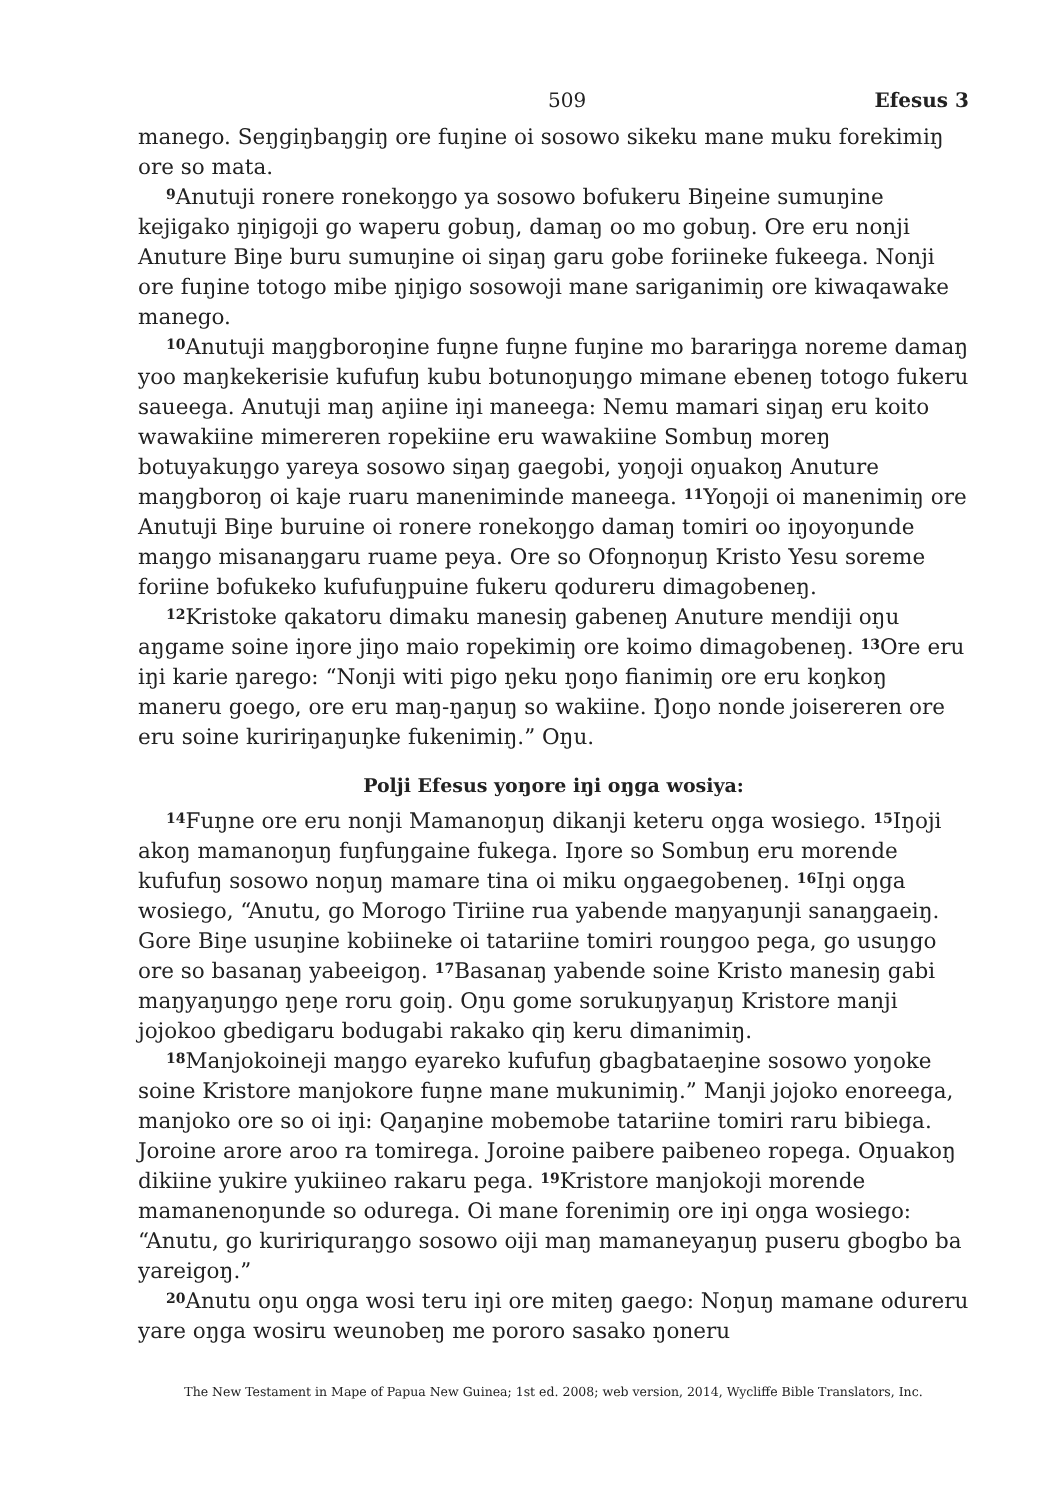509 Efesus 3
manego. Seŋgiŋbaŋgiŋ ore fuŋine oi sosowo sikeku mane muku forekimiŋ ore so mata.
<sup>9</sup> Anutuji ronere ronekoŋgo ya sosowo bofukeru Biŋeine sumuŋine kejigako ŋiŋigoji go waperu gobuŋ, damaŋ oo mo gobuŋ. Ore eru nonji Anuture Biŋe buru sumuŋine oi siŋaŋ garu gobe foriineke fukeega. Nonji ore fuŋine totogo mibe ŋiŋigo sosowoji mane sariganimiŋ ore kiwaqawake manego.
<sup>10</sup> Anutuji maŋgboroŋine fuŋne fuŋne fuŋine mo barariŋga noreme damaŋ yoo maŋkekerisie kufufuŋ kubu botunoŋuŋgo mimane ebeneŋ totogo fukeru saueega. Anutuji maŋ aŋiine iŋi maneega: Nemu mamari siŋaŋ eru koito wawakiine mimereren ropekiine eru wawakiine Sombuŋ moreŋ botuyakuŋgo yareya sosowo siŋaŋ gaegobi, yoŋoji oŋuakoŋ Anuture maŋgboroŋ oi kaje ruaru maneniminde maneega. <sup>11</sup>Yoŋoji oi manenimiŋ ore Anutuji Biŋe buruine oi ronere ronekoŋgo damaŋ tomiri oo iŋoyoŋunde maŋgo misanaŋgaru ruame peya. Ore so Ofoŋnoŋuŋ Kristo Yesu soreme foriine bofukeko kufufuŋpuine fukeru qodureru dimagobeneŋ.
<sup>12</sup> Kristoke qakatoru dimaku manesiŋ gabeneŋ Anuture mendiji oŋu aŋgame soine iŋore jiŋo maio ropekimiŋ ore koimo dimagobeneŋ. <sup>13</sup>Ore eru iŋi karie ŋarego: “Nonji witi pigo ŋeku ŋoŋo fianimiŋ ore eru koŋkoŋ maneru goego, ore eru maŋ-ŋaŋuŋ so wakiine. Ŋoŋo nonde joisereren ore eru soine kuririŋaŋuŋke fukenimiŋ.” Oŋu.
Polji Efesus yoŋore iŋi oŋga wosiya:
<sup>14</sup> Fuŋne ore eru nonji Mamanoŋuŋ dikanji keteru oŋga wosiego. <sup>15</sup>Iŋoji akoŋ mamanoŋuŋ fuŋfuŋgaine fukega. Iŋore so Sombuŋ eru morende kufufuŋ sosowo noŋuŋ mamare tina oi miku oŋgaegobeneŋ. <sup>16</sup>Iŋi oŋga wosiego, “Anutu, go Morogo Tiriine rua yabende maŋyaŋunji sanaŋgaeiŋ. Gore Biŋe usuŋine kobiineke oi tatariine tomiri rouŋgoo pega, go usuŋgo ore so basanaŋ yabeeigoŋ. <sup>17</sup>Basanaŋ yabende soine Kristo manesiŋ gabi maŋyaŋuŋgo ŋeŋe roru goiŋ. Oŋu gome sorukuŋyaŋuŋ Kristore manji jojokoo gbedigaru bodugabi rakako qiŋ keru dimanimiŋ.
<sup>18</sup> Manjokoineji maŋgo eyareko kufufuŋ gbagbataeŋine sosowo yoŋoke soine Kristore manjokore fuŋne mane mukunimiŋ.” Manji jojoko enoreega, manjoko ore so oi iŋi: Qaŋaŋine mobemobe tatariine tomiri raru bibiega. Joroine arore aroo ra tomirega. Joroine paibere paibeneo ropega. Oŋuakoŋ dikiine yukire yukiineo rakaru pega. <sup>19</sup>Kristore manjokoji morende mamanenoŋunde so oduregа. Oi mane forenimiŋ ore iŋi oŋga wosiego: “Anutu, go kuririquraŋgo sosowo oiji maŋ mamaneyaŋuŋ puseru gbogbo ba yareigoŋ.”
<sup>20</sup> Anutu oŋu oŋga wosi teru iŋi ore miteŋ gaego: Noŋuŋ mamane odureru yare oŋga wosiru weunobeŋ me pororo sasako ŋoneru
The New Testament in Mape of Papua New Guinea; 1st ed. 2008; web version, 2014, Wycliffe Bible Translators, Inc.